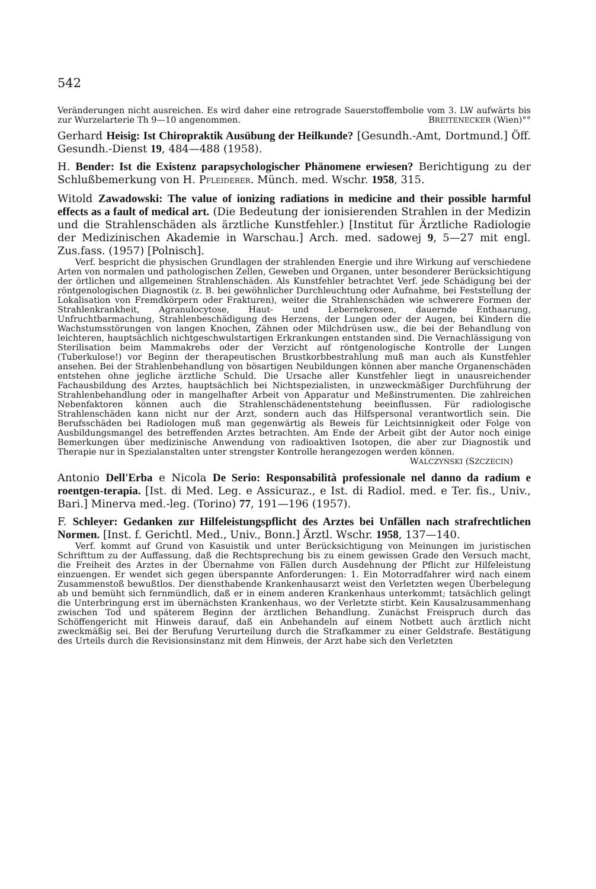542
Veränderungen nicht ausreichen. Es wird daher eine retrograde Sauerstoffembolie vom 3. LW aufwärts bis zur Wurzelarterie Th 9—10 angenommen. BREITENECKER (Wien)°°
Gerhard Heisig: Ist Chiropraktik Ausübung der Heilkunde? [Gesundh.-Amt, Dortmund.] Öff. Gesundh.-Dienst 19, 484—488 (1958).
H. Bender: Ist die Existenz parapsychologischer Phänomene erwiesen? Berichtigung zu der Schlußbemerkung von H. PFLEIDERER. Münch. med. Wschr. 1958, 315.
Witold Zawadowski: The value of ionizing radiations in medicine and their possible harmful effects as a fault of medical art. (Die Bedeutung der ionisierenden Strahlen in der Medizin und die Strahlenschäden als ärztliche Kunstfehler.) [Institut für Ärztliche Radiologie der Medizinischen Akademie in Warschau.] Arch. med. sadowej 9, 5—27 mit engl. Zus.fass. (1957) [Polnisch].
Verf. bespricht die physischen Grundlagen der strahlenden Energie und ihre Wirkung auf verschiedene Arten von normalen und pathologischen Zellen, Geweben und Organen, unter besonderer Berücksichtigung der örtlichen und allgemeinen Strahlenschäden. Als Kunstfehler betrachtet Verf. jede Schädigung bei der röntgenologischen Diagnostik (z. B. bei gewöhnlicher Durchleuchtung oder Aufnahme, bei Feststellung der Lokalisation von Fremdkörpern oder Frakturen), weiter die Strahlenschäden wie schwerere Formen der Strahlenkrankheit, Agranulocytose, Haut- und Lebernekrosen, dauernde Enthaarung, Unfruchtbarmachung, Strahlenbeschädigung des Herzens, der Lungen oder der Augen, bei Kindern die Wachstumsstörungen von langen Knochen, Zähnen oder Milchdrüsen usw., die bei der Behandlung von leichteren, hauptsächlich nichtgeschwulstartigen Erkrankungen entstanden sind. Die Vernachlässigung von Sterilisation beim Mammakrebs oder der Verzicht auf röntgenologische Kontrolle der Lungen (Tuberkulose!) vor Beginn der therapeutischen Brustkorbbestrahlung muß man auch als Kunstfehler ansehen. Bei der Strahlenbehandlung von bösartigen Neubildungen können aber manche Organenschäden entstehen ohne jegliche ärztliche Schuld. Die Ursache aller Kunstfehler liegt in unausreichender Fachausbildung des Arztes, hauptsächlich bei Nichtspezialisten, in unzweckmäßiger Durchführung der Strahlenbehandlung oder in mangelhafter Arbeit von Apparatur und Meßinstrumenten. Die zahlreichen Nebenfaktoren können auch die Strahlenschädenentstehung beeinflussen. Für radiologische Strahlenschäden kann nicht nur der Arzt, sondern auch das Hilfspersonal verantwortlich sein. Die Berufsschäden bei Radiologen muß man gegenwärtig als Beweis für Leichtsinnigkeit oder Folge von Ausbildungsmangel des betreffenden Arztes betrachten. Am Ende der Arbeit gibt der Autor noch einige Bemerkungen über medizinische Anwendung von radioaktiven Isotopen, die aber zur Diagnostik und Therapie nur in Spezialanstalten unter strengster Kontrolle herangezogen werden können.
WALCZYŃSKI (SZCZECIN)
Antonio Dell'Erba e Nicola De Serio: Responsabilità professionale nel danno da radium e roentgen-terapia. [Ist. di Med. Leg. e Assicuraz., e Ist. di Radiol. med. e Ter. fis., Univ., Bari.] Minerva med.-leg. (Torino) 77, 191—196 (1957).
F. Schleyer: Gedanken zur Hilfeleistungspflicht des Arztes bei Unfällen nach strafrechtlichen Normen. [Inst. f. Gerichtl. Med., Univ., Bonn.] Ärztl. Wschr. 1958, 137—140.
Verf. kommt auf Grund von Kasuistik und unter Berücksichtigung von Meinungen im juristischen Schrifttum zu der Auffassung, daß die Rechtsprechung bis zu einem gewissen Grade den Versuch macht, die Freiheit des Arztes in der Übernahme von Fällen durch Ausdehnung der Pflicht zur Hilfeleistung einzuengen. Er wendet sich gegen überspannte Anforderungen: 1. Ein Motorradfahrer wird nach einem Zusammenstoß bewußtlos. Der diensthabende Krankenhausarzt weist den Verletzten wegen Überbelegung ab und bemüht sich fernmündlich, daß er in einem anderen Krankenhaus unterkommt; tatsächlich gelingt die Unterbringung erst im übernächsten Krankenhaus, wo der Verletzte stirbt. Kein Kausalzusammenhang zwischen Tod und späterem Beginn der ärztlichen Behandlung. Zunächst Freispruch durch das Schöffengericht mit Hinweis darauf, daß ein Anbehandeln auf einem Notbett auch ärztlich nicht zweckmäßig sei. Bei der Berufung Verurteilung durch die Strafkammer zu einer Geldstrafe. Bestätigung des Urteils durch die Revisionsinstanz mit dem Hinweis, der Arzt habe sich den Verletzten